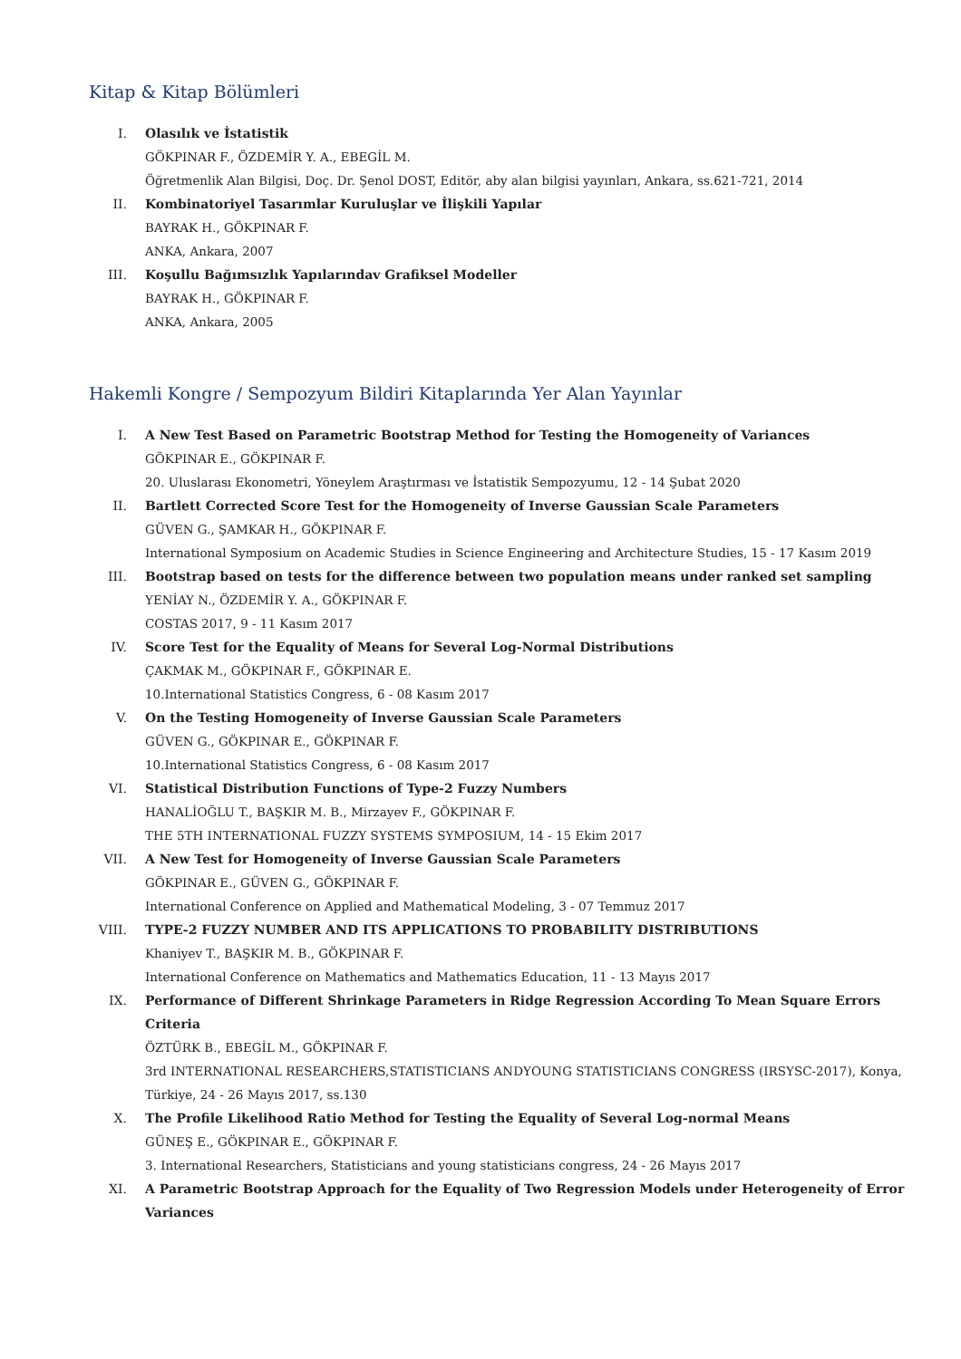Kitap & Kitap Bölümleri
I. Olasılık ve İstatistik
GÖKPINAR F., ÖZDEMİR Y. A., EBEGİL M.
Öğretmenlik Alan Bilgisi, Doç. Dr. Şenol DOST, Editör, aby alan bilgisi yayınları, Ankara, ss.621-721, 2014
II. Kombinatoriyel Tasarımlar Kuruluşlar ve İlişkili Yapılar
BAYRAK H., GÖKPINAR F.
ANKA, Ankara, 2007
III. Koşullu Bağımsızlık Yapılarındav Grafiksel Modeller
BAYRAK H., GÖKPINAR F.
ANKA, Ankara, 2005
Hakemli Kongre / Sempozyum Bildiri Kitaplarında Yer Alan Yayınlar
I. A New Test Based on Parametric Bootstrap Method for Testing the Homogeneity of Variances
GÖKPINAR E., GÖKPINAR F.
20. Uluslarası Ekonometri, Yöneylem Araştırması ve İstatistik Sempozyumu, 12 - 14 Şubat 2020
II. Bartlett Corrected Score Test for the Homogeneity of Inverse Gaussian Scale Parameters
GÜVEN G., ŞAMKAR H., GÖKPINAR F.
International Symposium on Academic Studies in Science Engineering and Architecture Studies, 15 - 17 Kasım 2019
III. Bootstrap based on tests for the difference between two population means under ranked set sampling
YENİAY N., ÖZDEMİR Y. A., GÖKPINAR F.
COSTAS 2017, 9 - 11 Kasım 2017
IV. Score Test for the Equality of Means for Several Log-Normal Distributions
ÇAKMAK M., GÖKPINAR F., GÖKPINAR E.
10.International Statistics Congress, 6 - 08 Kasım 2017
V. On the Testing Homogeneity of Inverse Gaussian Scale Parameters
GÜVEN G., GÖKPINAR E., GÖKPINAR F.
10.International Statistics Congress, 6 - 08 Kasım 2017
VI. Statistical Distribution Functions of Type-2 Fuzzy Numbers
HANALİOĞLU T., BAŞKIR M. B., Mirzayev F., GÖKPINAR F.
THE 5TH INTERNATIONAL FUZZY SYSTEMS SYMPOSIUM, 14 - 15 Ekim 2017
VII. A New Test for Homogeneity of Inverse Gaussian Scale Parameters
GÖKPINAR E., GÜVEN G., GÖKPINAR F.
International Conference on Applied and Mathematical Modeling, 3 - 07 Temmuz 2017
VIII. TYPE-2 FUZZY NUMBER AND ITS APPLICATIONS TO PROBABILITY DISTRIBUTIONS
Khaniyev T., BAŞKIR M. B., GÖKPINAR F.
International Conference on Mathematics and Mathematics Education, 11 - 13 Mayıs 2017
IX. Performance of Different Shrinkage Parameters in Ridge Regression According To Mean Square Errors Criteria
ÖZTÜRK B., EBEGİL M., GÖKPINAR F.
3rd INTERNATIONAL RESEARCHERS,STATISTICIANS ANDYOUNG STATISTICIANS CONGRESS (IRSYSC-2017), Konya, Türkiye, 24 - 26 Mayıs 2017, ss.130
X. The Profile Likelihood Ratio Method for Testing the Equality of Several Log-normal Means
GÜNEŞ E., GÖKPINAR E., GÖKPINAR F.
3. International Researchers, Statisticians and young statisticians congress, 24 - 26 Mayıs 2017
XI. A Parametric Bootstrap Approach for the Equality of Two Regression Models under Heterogeneity of Error Variances